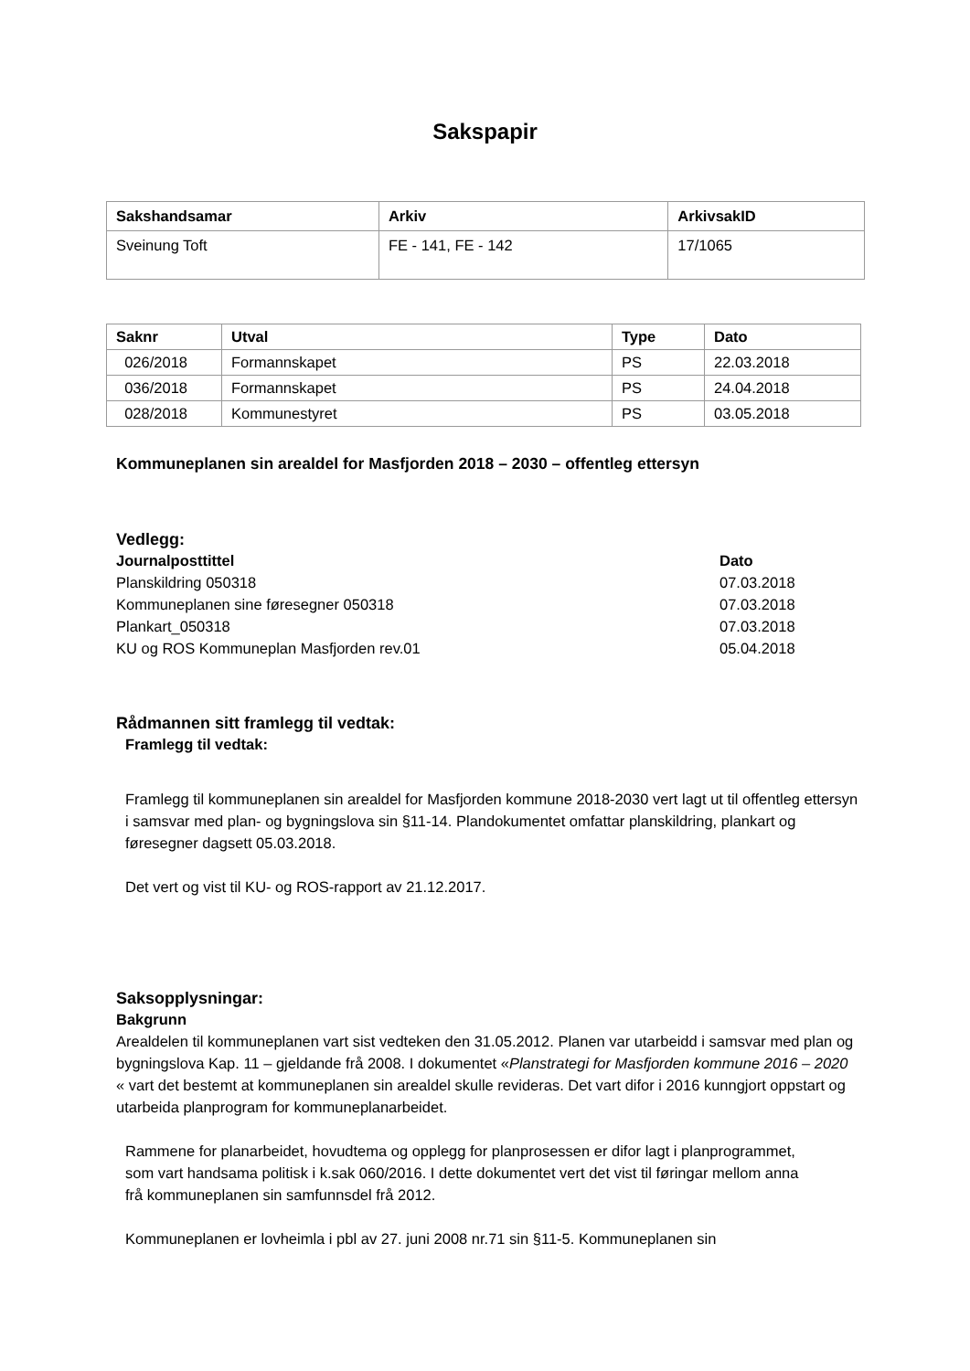Sakspapir
| Sakshandsamar | Arkiv | ArkivsakID |
| --- | --- | --- |
| Sveinung Toft | FE - 141, FE - 142 | 17/1065 |
| Saknr | Utval | Type | Dato |
| --- | --- | --- | --- |
| 026/2018 | Formannskapet | PS | 22.03.2018 |
| 036/2018 | Formannskapet | PS | 24.04.2018 |
| 028/2018 | Kommunestyret | PS | 03.05.2018 |
Kommuneplanen sin arealdel for Masfjorden 2018 – 2030 – offentleg ettersyn
Vedlegg:
Journalposttittel Dato
Planskildring 050318 07.03.2018
Kommuneplanen sine føresegner 050318 07.03.2018
Plankart_050318 07.03.2018
KU og ROS Kommuneplan Masfjorden rev.01 05.04.2018
Rådmannen sitt framlegg til vedtak:
Framlegg til vedtak:
Framlegg til kommuneplanen sin arealdel for Masfjorden kommune 2018-2030 vert lagt ut til offentleg ettersyn i samsvar med plan- og bygningslova sin §11-14. Plandokumentet omfattar planskildring, plankart og føresegner dagsett 05.03.2018.
Det vert og vist til KU- og ROS-rapport av 21.12.2017.
Saksopplysningar:
Bakgrunn
Arealdelen til kommuneplanen vart sist vedteken den 31.05.2012. Planen var utarbeidd i samsvar med plan og bygningslova Kap. 11 – gjeldande frå 2008. I dokumentet «Planstrategi for Masfjorden kommune 2016 – 2020 « vart det bestemt at kommuneplanen sin arealdel skulle revideras. Det vart difor i 2016 kunngjort oppstart og utarbeida planprogram for kommuneplanarbeidet.
Rammene for planarbeidet, hovudtema og opplegg for planprosessen er difor lagt i planprogrammet, som vart handsama politisk i k.sak 060/2016. I dette dokumentet vert det vist til føringar mellom anna frå kommuneplanen sin samfunnsdel frå 2012.
Kommuneplanen er lovheimla i pbl av 27. juni 2008 nr.71 sin §11-5. Kommuneplanen sin